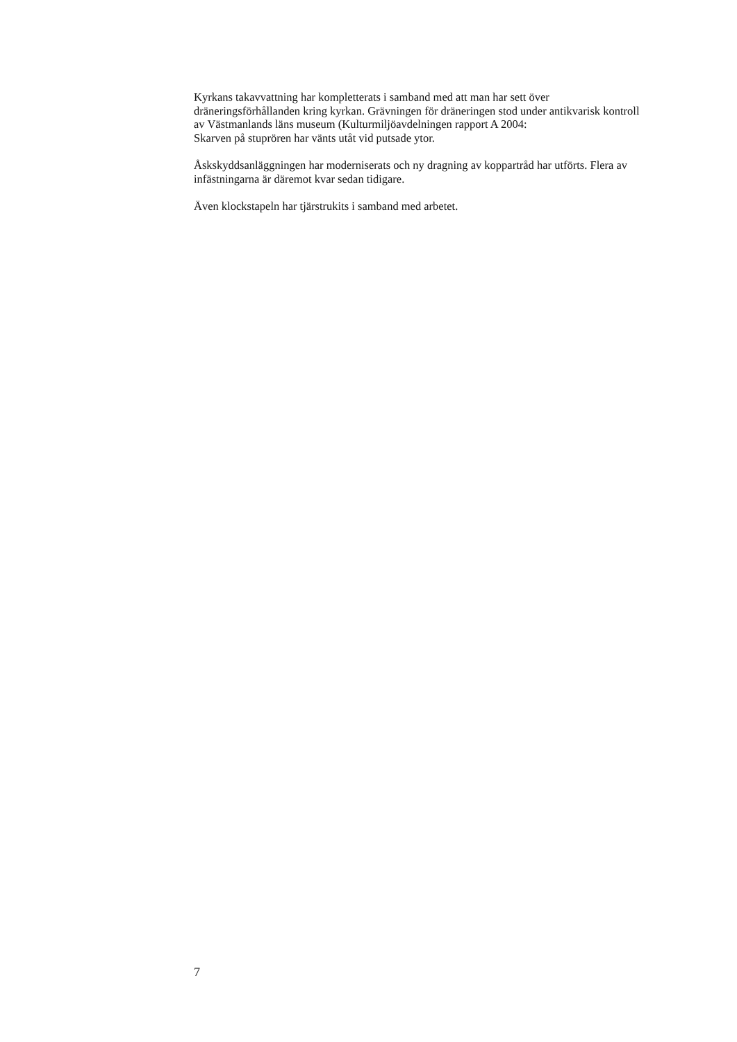Kyrkans takavvattning har kompletterats i samband med att man har sett över dräneringsförhållanden kring kyrkan. Grävningen för dräneringen stod under antikvarisk kontroll av Västmanlands läns museum (Kulturmiljöavdelningen rapport A 2004:
Skarven på stuprören har vänts utåt vid putsade ytor.
Åskskyddsanläggningen har moderniserats och ny dragning av koppartråd har utförts. Flera av infästningarna är däremot kvar sedan tidigare.
Även klockstapeln har tjärstrukits i samband med arbetet.
7